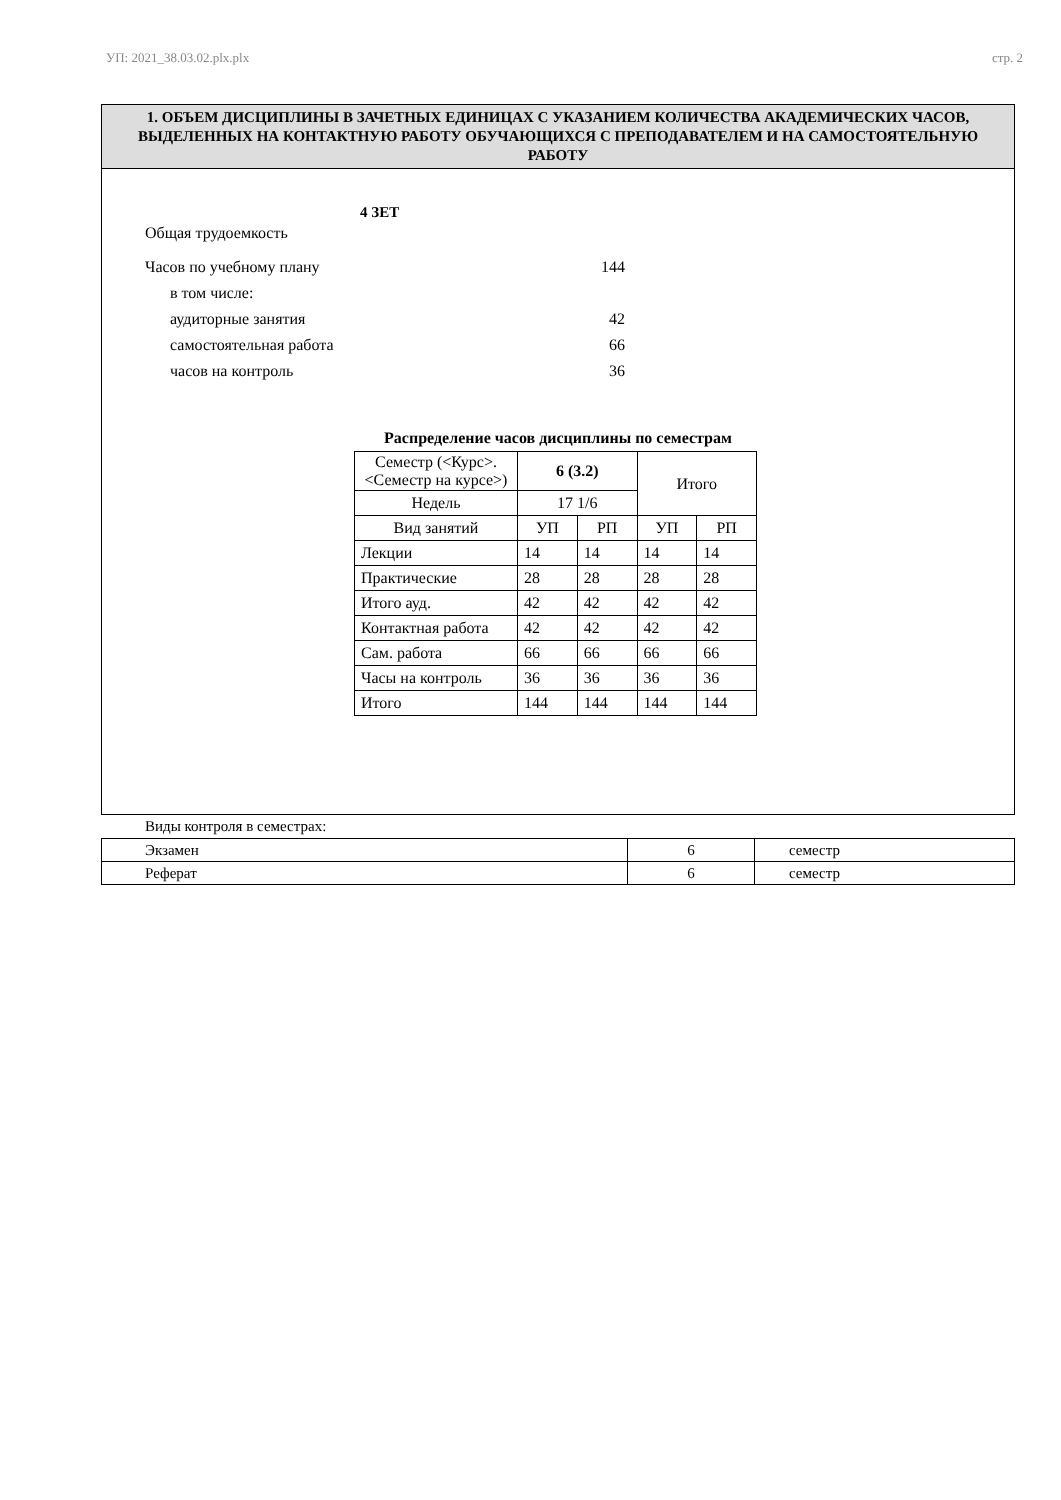УП: 2021_38.03.02.plx.plx стр. 2
1. ОБЪЕМ ДИСЦИПЛИНЫ В ЗАЧЕТНЫХ ЕДИНИЦАХ С УКАЗАНИЕМ КОЛИЧЕСТВА АКАДЕМИЧЕСКИХ ЧАСОВ, ВЫДЕЛЕННЫХ НА КОНТАКТНУЮ РАБОТУ ОБУЧАЮЩИХСЯ С ПРЕПОДАВАТЕЛЕМ И НА САМОСТОЯТЕЛЬНУЮ РАБОТУ
Общая трудоемкость 4 ЗЕТ
Часов по учебному плану 144
в том числе:
аудиторные занятия 42
самостоятельная работа 66
часов на контроль 36
Распределение часов дисциплины по семестрам
| Семестр (<Курс>.<Семестр на курсе>) | 6 (3.2) | | Итого | |
| Недель | 17 1/6 | | | |
| Вид занятий | УП | РП | УП | РП |
| Лекции | 14 | 14 | 14 | 14 |
| Практические | 28 | 28 | 28 | 28 |
| Итого ауд. | 42 | 42 | 42 | 42 |
| Контактная работа | 42 | 42 | 42 | 42 |
| Сам. работа | 66 | 66 | 66 | 66 |
| Часы на контроль | 36 | 36 | 36 | 36 |
| Итого | 144 | 144 | 144 | 144 |
Виды контроля в семестрах:
| Экзамен | 6 | семестр |
| Реферат | 6 | семестр |